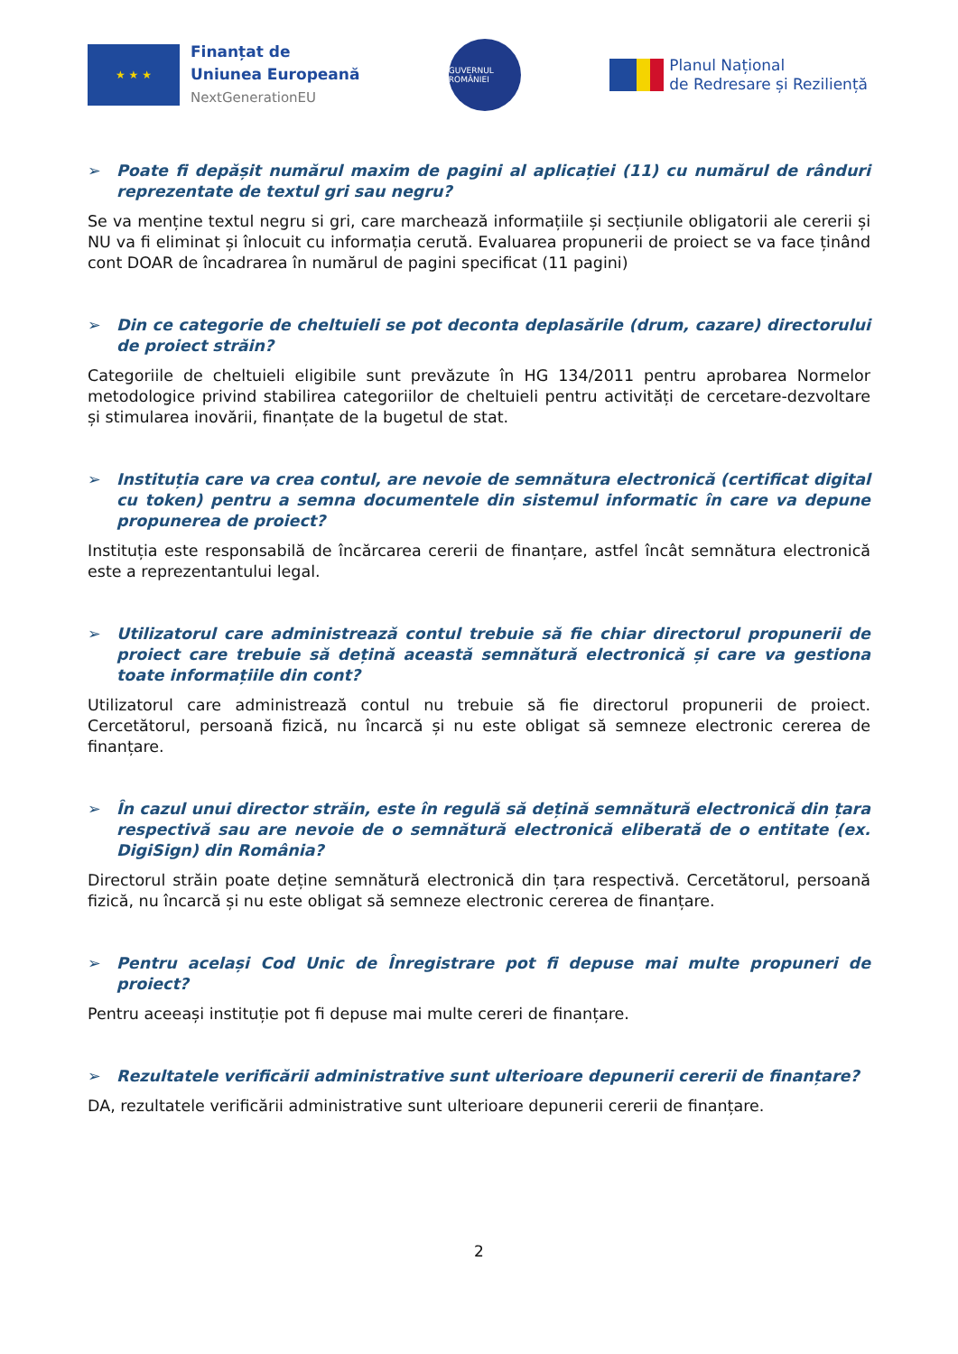★ ★ ★
Finanțat de
Uniunea Europeană
NextGenerationEU
GUVERNUL ROMÂNIEI
Planul Național
de Redresare și Reziliență
➢ Poate fi depășit numărul maxim de pagini al aplicației (11) cu numărul de rânduri reprezentate de textul gri sau negru?
Se va menține textul negru si gri, care marchează informațiile și secțiunile obligatorii ale cererii și NU va fi eliminat și înlocuit cu informația cerută. Evaluarea propunerii de proiect se va face ținând cont DOAR de încadrarea în numărul de pagini specificat (11 pagini)
➢ Din ce categorie de cheltuieli se pot deconta deplasările (drum, cazare) directorului de proiect străin?
Categoriile de cheltuieli eligibile sunt prevăzute în HG 134/2011 pentru aprobarea Normelor metodologice privind stabilirea categoriilor de cheltuieli pentru activități de cercetare-dezvoltare și stimularea inovării, finanțate de la bugetul de stat.
➢ Instituția care va crea contul, are nevoie de semnătura electronică (certificat digital cu token) pentru a semna documentele din sistemul informatic în care va depune propunerea de proiect?
Instituția este responsabilă de încărcarea cererii de finanțare, astfel încât semnătura electronică este a reprezentantului legal.
➢ Utilizatorul care administrează contul trebuie să fie chiar directorul propunerii de proiect care trebuie să dețină această semnătură electronică și care va gestiona toate informațiile din cont?
Utilizatorul care administrează contul nu trebuie să fie directorul propunerii de proiect. Cercetătorul, persoană fizică, nu încarcă și nu este obligat să semneze electronic cererea de finanțare.
➢ În cazul unui director străin, este în regulă să dețină semnătură electronică din țara respectivă sau are nevoie de o semnătură electronică eliberată de o entitate (ex. DigiSign) din România?
Directorul străin poate deține semnătură electronică din țara respectivă. Cercetătorul, persoană fizică, nu încarcă și nu este obligat să semneze electronic cererea de finanțare.
➢ Pentru același Cod Unic de Înregistrare pot fi depuse mai multe propuneri de proiect?
Pentru aceeași instituție pot fi depuse mai multe cereri de finanțare.
➢ Rezultatele verificării administrative sunt ulterioare depunerii cererii de finanțare?
DA, rezultatele verificării administrative sunt ulterioare depunerii cererii de finanțare.
2